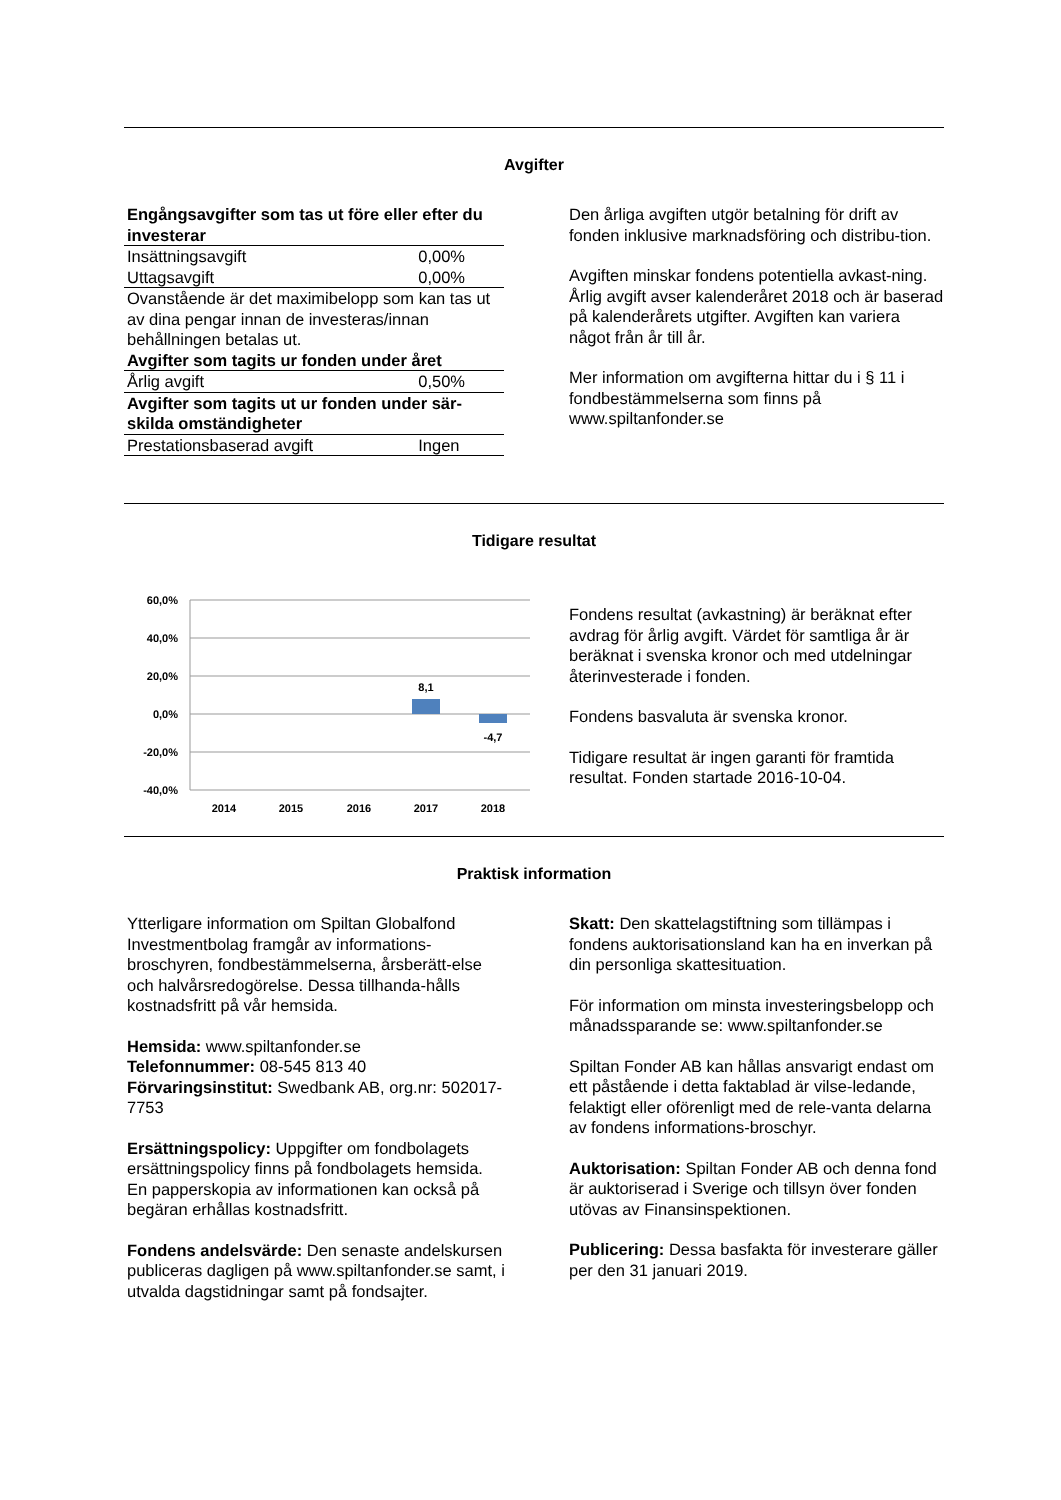Avgifter
| Engångsavgifter som tas ut före eller efter du investerar | |
| Insättningsavgift | 0,00% |
| Uttagsavgift | 0,00% |
| Ovanstående är det maximibelopp som kan tas ut av dina pengar innan de investeras/innan behållningen betalas ut. | |
| Avgifter som tagits ur fonden under året | |
| Årlig avgift | 0,50% |
| Avgifter som tagits ut ur fonden under sär-skilda omständigheter | |
| Prestationsbaserad avgift | Ingen |
Den årliga avgiften utgör betalning för drift av fonden inklusive marknadsföring och distribu-tion.
Avgiften minskar fondens potentiella avkast-ning. Årlig avgift avser kalenderåret 2018 och är baserad på kalenderårets utgifter. Avgiften kan variera något från år till år.
Mer information om avgifterna hittar du i § 11 i fondbestämmelserna som finns på www.spiltanfonder.se
Tidigare resultat
60,0%
40,0%
20,0%
0,0%
-20,0%
-40,0%
8,1
-4,7
2014
2015
2016
2017
2018
Fondens resultat (avkastning) är beräknat efter avdrag för årlig avgift. Värdet för samtliga år är beräknat i svenska kronor och med utdelningar återinvesterade i fonden.
Fondens basvaluta är svenska kronor.
Tidigare resultat är ingen garanti för framtida resultat. Fonden startade 2016-10-04.
Praktisk information
Ytterligare information om Spiltan Globalfond Investmentbolag framgår av informations-broschyren, fondbestämmelserna, årsberätt-else och halvårsredogörelse. Dessa tillhanda-hålls kostnadsfritt på vår hemsida.
Hemsida: www.spiltanfonder.se
Telefonnummer: 08-545 813 40
Förvaringsinstitut: Swedbank AB, org.nr: 502017-7753
Ersättningspolicy: Uppgifter om fondbolagets ersättningspolicy finns på fondbolagets hemsida. En papperskopia av informationen kan också på begäran erhållas kostnadsfritt.
Fondens andelsvärde: Den senaste andelskursen publiceras dagligen på www.spiltanfonder.se samt, i utvalda dagstidningar samt på fondsajter.
Skatt: Den skattelagstiftning som tillämpas i fondens auktorisationsland kan ha en inverkan på din personliga skattesituation.
För information om minsta investeringsbelopp och månadssparande se: www.spiltanfonder.se
Spiltan Fonder AB kan hållas ansvarigt endast om ett påstående i detta faktablad är vilse-ledande, felaktigt eller oförenligt med de rele-vanta delarna av fondens informations-broschyr.
Auktorisation: Spiltan Fonder AB och denna fond är auktoriserad i Sverige och tillsyn över fonden utövas av Finansinspektionen.
Publicering: Dessa basfakta för investerare gäller per den 31 januari 2019.